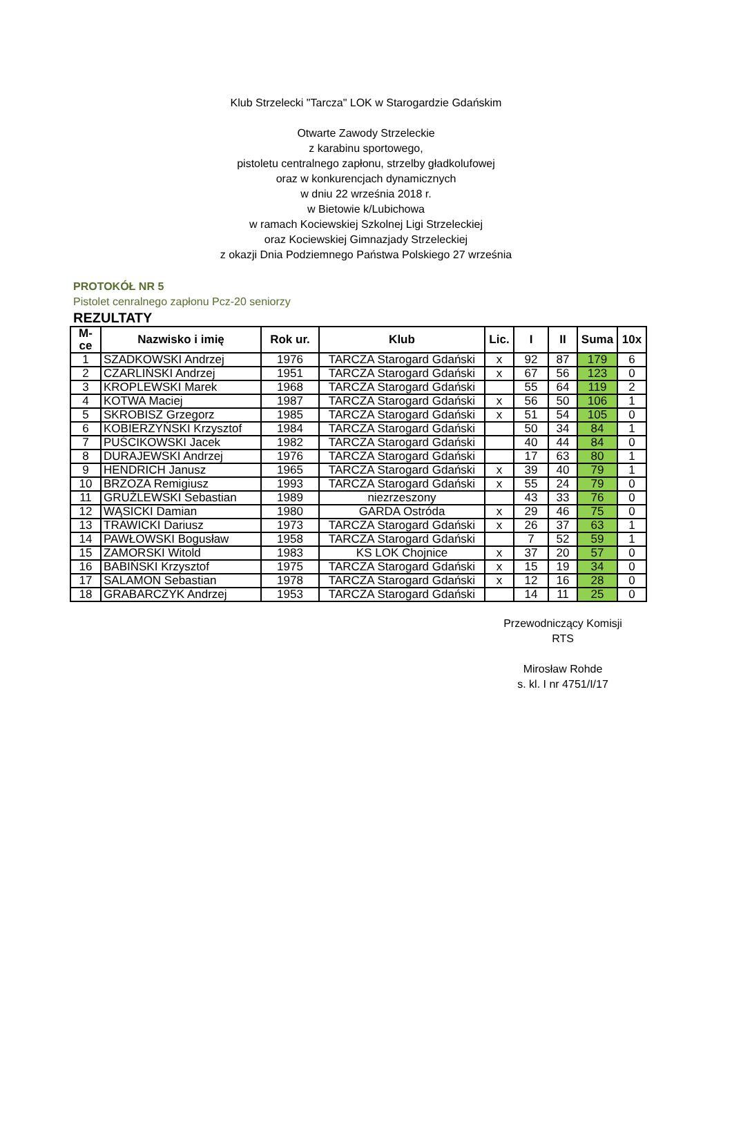Klub Strzelecki "Tarcza" LOK w Starogardzie Gdańskim
Otwarte Zawody Strzeleckie
z karabinu sportowego,
pistoletu centralnego zapłonu, strzelby gładkolufowej
oraz w konkurencjach dynamicznych
w dniu 22 września 2018 r.
w Bietowie k/Lubichowa
w ramach Kociewskiej Szkolnej Ligi Strzeleckiej
oraz Kociewskiej Gimnazjady Strzeleckiej
z okazji Dnia Podziemnego Państwa Polskiego 27 września
PROTOKÓŁ NR 5
Pistolet cenralnego zapłonu Pcz-20 seniorzy
REZULTATY
| M-ce | Nazwisko i imię | Rok ur. | Klub | Lic. | I | II | Suma | 10x |
| --- | --- | --- | --- | --- | --- | --- | --- | --- |
| 1 | SZADKOWSKI Andrzej | 1976 | TARCZA Starogard Gdański | x | 92 | 87 | 179 | 6 |
| 2 | CZARLIŃSKI Andrzej | 1951 | TARCZA Starogard Gdański | x | 67 | 56 | 123 | 0 |
| 3 | KROPLEWSKI Marek | 1968 | TARCZA Starogard Gdański | | 55 | 64 | 119 | 2 |
| 4 | KOTWA Maciej | 1987 | TARCZA Starogard Gdański | x | 56 | 50 | 106 | 1 |
| 5 | SKROBISZ Grzegorz | 1985 | TARCZA Starogard Gdański | x | 51 | 54 | 105 | 0 |
| 6 | KOBIERZYŃSKI Krzysztof | 1984 | TARCZA Starogard Gdański | | 50 | 34 | 84 | 1 |
| 7 | PUŚCIKOWSKI Jacek | 1982 | TARCZA Starogard Gdański | | 40 | 44 | 84 | 0 |
| 8 | DURAJEWSKI Andrzej | 1976 | TARCZA Starogard Gdański | | 17 | 63 | 80 | 1 |
| 9 | HENDRICH Janusz | 1965 | TARCZA Starogard Gdański | x | 39 | 40 | 79 | 1 |
| 10 | BRZOZA Remigiusz | 1993 | TARCZA Starogard Gdański | x | 55 | 24 | 79 | 0 |
| 11 | GRUŹLEWSKI Sebastian | 1989 | niezrzeszony | | 43 | 33 | 76 | 0 |
| 12 | WĄSICKI Damian | 1980 | GARDA Ostróda | x | 29 | 46 | 75 | 0 |
| 13 | TRAWICKI Dariusz | 1973 | TARCZA Starogard Gdański | x | 26 | 37 | 63 | 1 |
| 14 | PAWŁOWSKI Bogusław | 1958 | TARCZA Starogard Gdański | | 7 | 52 | 59 | 1 |
| 15 | ZAMORSKI Witold | 1983 | KS LOK Chojnice | x | 37 | 20 | 57 | 0 |
| 16 | BABIŃSKI Krzysztof | 1975 | TARCZA Starogard Gdański | x | 15 | 19 | 34 | 0 |
| 17 | SALAMON Sebastian | 1978 | TARCZA Starogard Gdański | x | 12 | 16 | 28 | 0 |
| 18 | GRABARCZYK Andrzej | 1953 | TARCZA Starogard Gdański | | 14 | 11 | 25 | 0 |
Przewodniczący Komisji
RTS
Mirosław Rohde
s. kl. I nr 4751/I/17